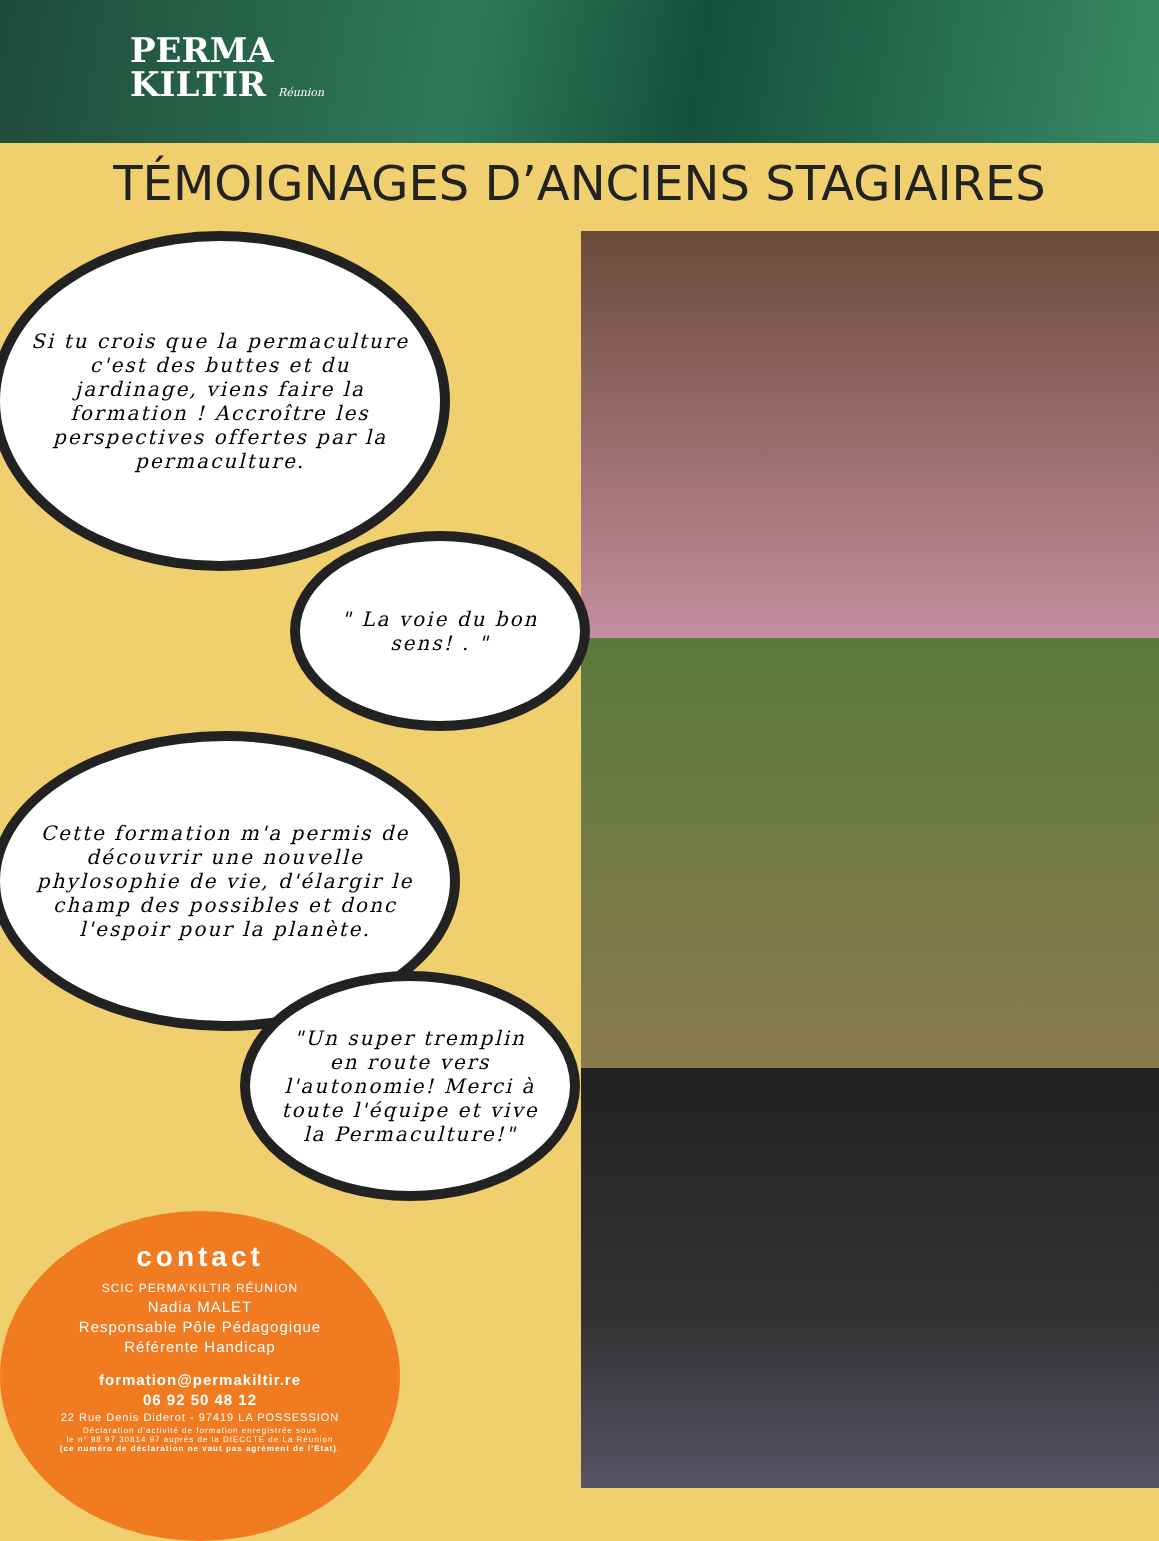PERMA
KILTIR Réunion
TÉMOIGNAGES D’ANCIENS STAGIAIRES
Si tu crois que la permaculture c'est des buttes et du jardinage, viens faire la formation ! Accroître les perspectives offertes par la permaculture.
" La voie du bon sens! . "
Cette formation m'a permis de découvrir une nouvelle phylosophie de vie, d'élargir le champ des possibles et donc l'espoir pour la planète.
"Un super tremplin en route vers l'autonomie! Merci à toute l'équipe et vive la Permaculture!"
contact
SCIC PERMA’KILTIR RÉUNION
Nadia MALET
Responsable Pôle Pédagogique
Référente Handicap
formation@permakiltir.re
06 92 50 48 12
22 Rue Denis Diderot - 97419 LA POSSESSION
Déclaration d’activité de formation enregistrée sous
le n° 98 97 30814 97 auprès de la DIECCTE de La Réunion
(ce numéro de déclaration ne vaut pas agrément de l’Etat).